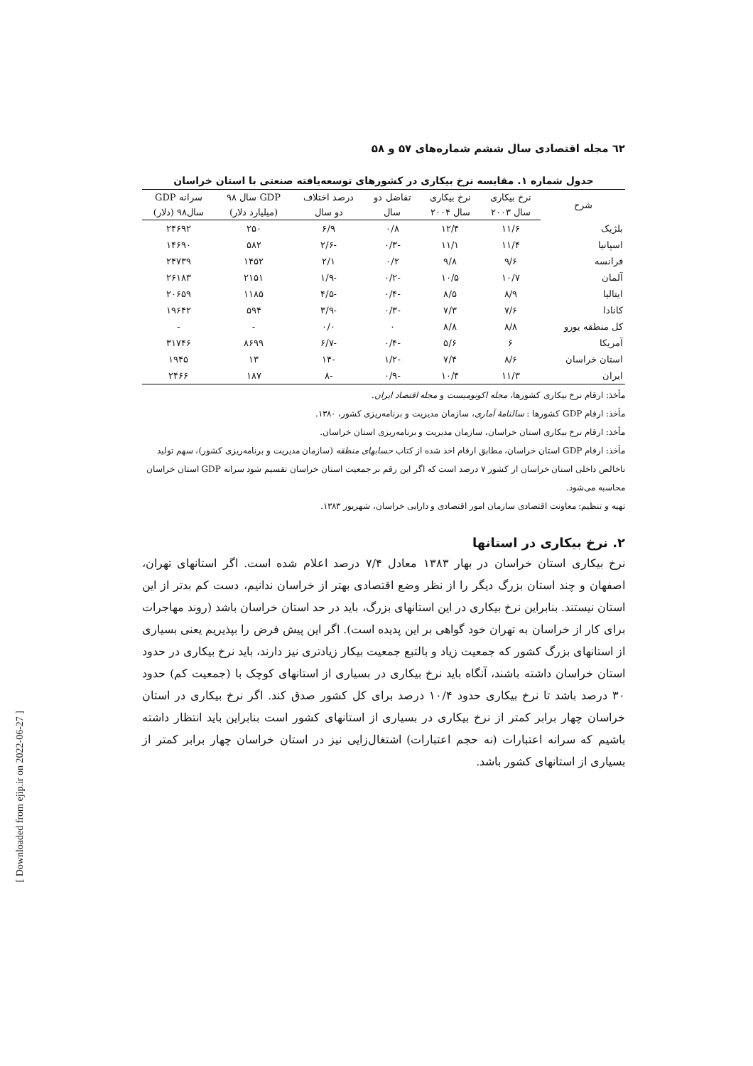٦٢ مجله اقتصادی سال ششم شماره‌های ۵۷ و ۵۸
جدول شماره ۱. مقایسه نرخ بیکاری در کشورهای توسعه‌یافته صنعتی با استان خراسان
| شرح | نرخ بیکاری | نرخ بیکاری | تفاضل دو | درصد اختلاف | GDP سال ۹۸ | سرانه GDP |
| --- | --- | --- | --- | --- | --- | --- |
| | سال ۲۰۰۳ | سال ۲۰۰۴ | سال | دو سال | (میلیارد دلار) | سال۹۸ (دلار) |
| بلژیک | ۱۱/۶ | ۱۲/۴ | ۰/۸ | ۶/۹ | ۲۵۰ | ۲۴۶۹۲ |
| اسپانیا | ۱۱/۴ | ۱۱/۱ | -۰/۳ | -۲/۶ | ۵۸۲ | ۱۴۶۹۰ |
| فرانسه | ۹/۶ | ۹/۸ | ۰/۲ | ۲/۱ | ۱۴۵۲ | ۲۴۷۳۹ |
| آلمان | ۱۰/۷ | ۱۰/۵ | -۰/۲ | -۱/۹ | ۲۱۵۱ | ۲۶۱۸۳ |
| ایتالیا | ۸/۹ | ۸/۵ | -۰/۴ | -۴/۵ | ۱۱۸۵ | ۲۰۶۵۹ |
| کانادا | ۷/۶ | ۷/۳ | -۰/۳ | -۳/۹ | ۵۹۴ | ۱۹۶۴۲ |
| کل منطقه یورو | ۸/۸ | ۸/۸ | ۰ | ۰/۰ | - | - |
| آمریکا | ۶ | ۵/۶ | -۰/۴ | -۶/۷ | ۸۶۹۹ | ۳۱۷۴۶ |
| استان خراسان | ۸/۶ | ۷/۴ | -۱/۲ | -۱۴ | ۱۳ | ۱۹۴۵ |
| ایران | ۱۱/۳ | ۱۰/۴ | -۰/۹ | -۸ | ۱۸۷ | ۲۴۶۶ |
مأخذ: ارقام نرخ بیکاری کشورها، مجله اکونومیست و مجله اقتصاد ایران.
مأخذ: ارقام GDP کشورها : سالنامهٔ آماری، سازمان مدیریت و برنامه‌ریزی کشور، ۱۳۸۰.
مأخذ: ارقام نرخ بیکاری استان خراسان، سازمان مدیریت و برنامه‌ریزی استان خراسان.
مأخذ: ارقام GDP استان خراسان، مطابق ارقام اخذ شده از کتاب حسابهای منطقه (سازمان مدیریت و برنامه‌ریزی کشور)، سهم تولید ناخالص داخلی استان خراسان از کشور ۷ درصد است که اگر این رقم بر جمعیت استان خراسان تقسیم شود سرانه GDP استان خراسان محاسبه می‌شود.
تهیه و تنظیم: معاونت اقتصادی سازمان امور اقتصادی و دارایی خراسان، شهریور ۱۳۸۳.
۲. نرخ بیکاری در استانها
نرخ بیکاری استان خراسان در بهار ۱۳۸۳ معادل ۷/۴ درصد اعلام شده است. اگر استانهای تهران، اصفهان و چند استان بزرگ دیگر را از نظر وضع اقتصادی بهتر از خراسان ندانیم، دست کم بدتر از این استان نیستند. بنابراین نرخ بیکاری در این استانهای بزرگ، باید در حد استان خراسان باشد (روند مهاجرات برای کار از خراسان به تهران خود گواهی بر این پدیده است). اگر این پیش فرض را بپذیریم یعنی بسیاری از استانهای بزرگ کشور که جمعیت زیاد و بالتبع جمعیت بیکار زیادتری نیز دارند، باید نرخ بیکاری در حدود استان خراسان داشته باشند، آنگاه باید نرخ بیکاری در بسیاری از استانهای کوچک با (جمعیت کم) حدود ۳۰ درصد باشد تا نرخ بیکاری حدود ۱۰/۴ درصد برای کل کشور صدق کند. اگر نرخ بیکاری در استان خراسان چهار برابر کمتر از نرخ بیکاری در بسیاری از استانهای کشور است بنابراین باید انتظار داشته باشیم که سرانه اعتبارات (نه حجم اعتبارات) اشتغال‌زایی نیز در استان خراسان چهار برابر کمتر از بسیاری از استانهای کشور باشد.
[ Downloaded from ejip.ir on 2022-06-27 ]